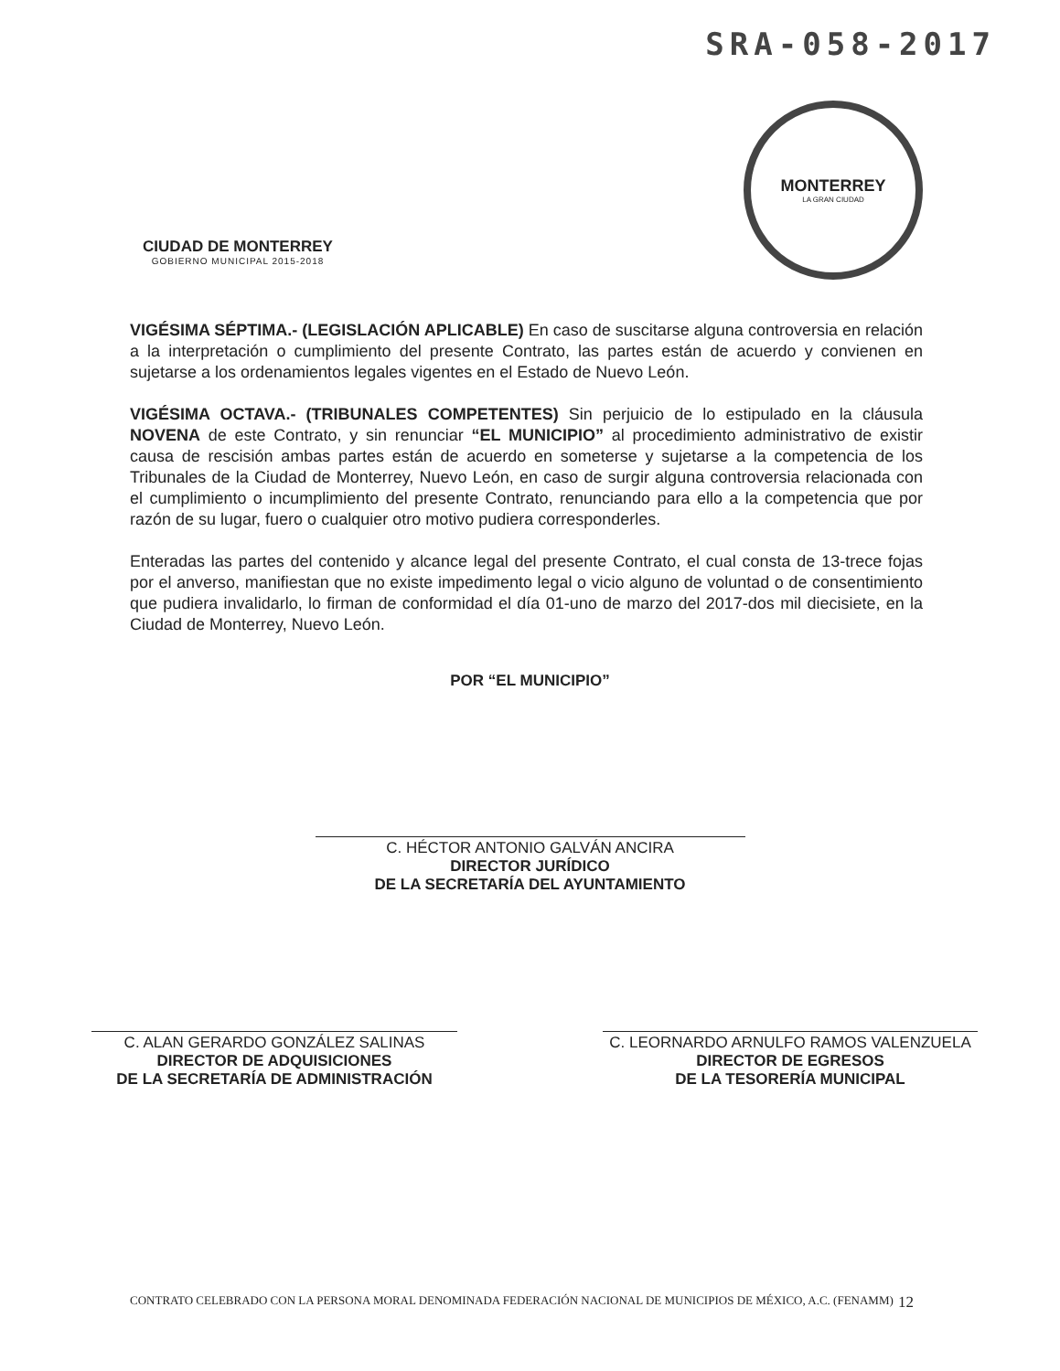SRA-058-2017
CIUDAD DE MONTERREY
GOBIERNO MUNICIPAL 2015-2018
MONTERREY
LA GRAN CIUDAD
VIGÉSIMA SÉPTIMA.- (LEGISLACIÓN APLICABLE) En caso de suscitarse alguna controversia en relación a la interpretación o cumplimiento del presente Contrato, las partes están de acuerdo y convienen en sujetarse a los ordenamientos legales vigentes en el Estado de Nuevo León.
VIGÉSIMA OCTAVA.- (TRIBUNALES COMPETENTES) Sin perjuicio de lo estipulado en la cláusula NOVENA de este Contrato, y sin renunciar “EL MUNICIPIO” al procedimiento administrativo de existir causa de rescisión ambas partes están de acuerdo en someterse y sujetarse a la competencia de los Tribunales de la Ciudad de Monterrey, Nuevo León, en caso de surgir alguna controversia relacionada con el cumplimiento o incumplimiento del presente Contrato, renunciando para ello a la competencia que por razón de su lugar, fuero o cualquier otro motivo pudiera corresponderles.
Enteradas las partes del contenido y alcance legal del presente Contrato, el cual consta de 13-trece fojas por el anverso, manifiestan que no existe impedimento legal o vicio alguno de voluntad o de consentimiento que pudiera invalidarlo, lo firman de conformidad el día 01-uno de marzo del 2017-dos mil diecisiete, en la Ciudad de Monterrey, Nuevo León.
POR “EL MUNICIPIO”
C. HÉCTOR ANTONIO GALVÁN ANCIRA
DIRECTOR JURÍDICO
DE LA SECRETARÍA DEL AYUNTAMIENTO
C. ALAN GERARDO GONZÁLEZ SALINAS
DIRECTOR DE ADQUISICIONES
DE LA SECRETARÍA DE ADMINISTRACIÓN
C. LEORNARDO ARNULFO RAMOS VALENZUELA
DIRECTOR DE EGRESOS
DE LA TESORERÍA MUNICIPAL
CONTRATO CELEBRADO CON LA PERSONA MORAL DENOMINADA FEDERACIÓN NACIONAL DE MUNICIPIOS DE MÉXICO, A.C. (FENAMM) 12